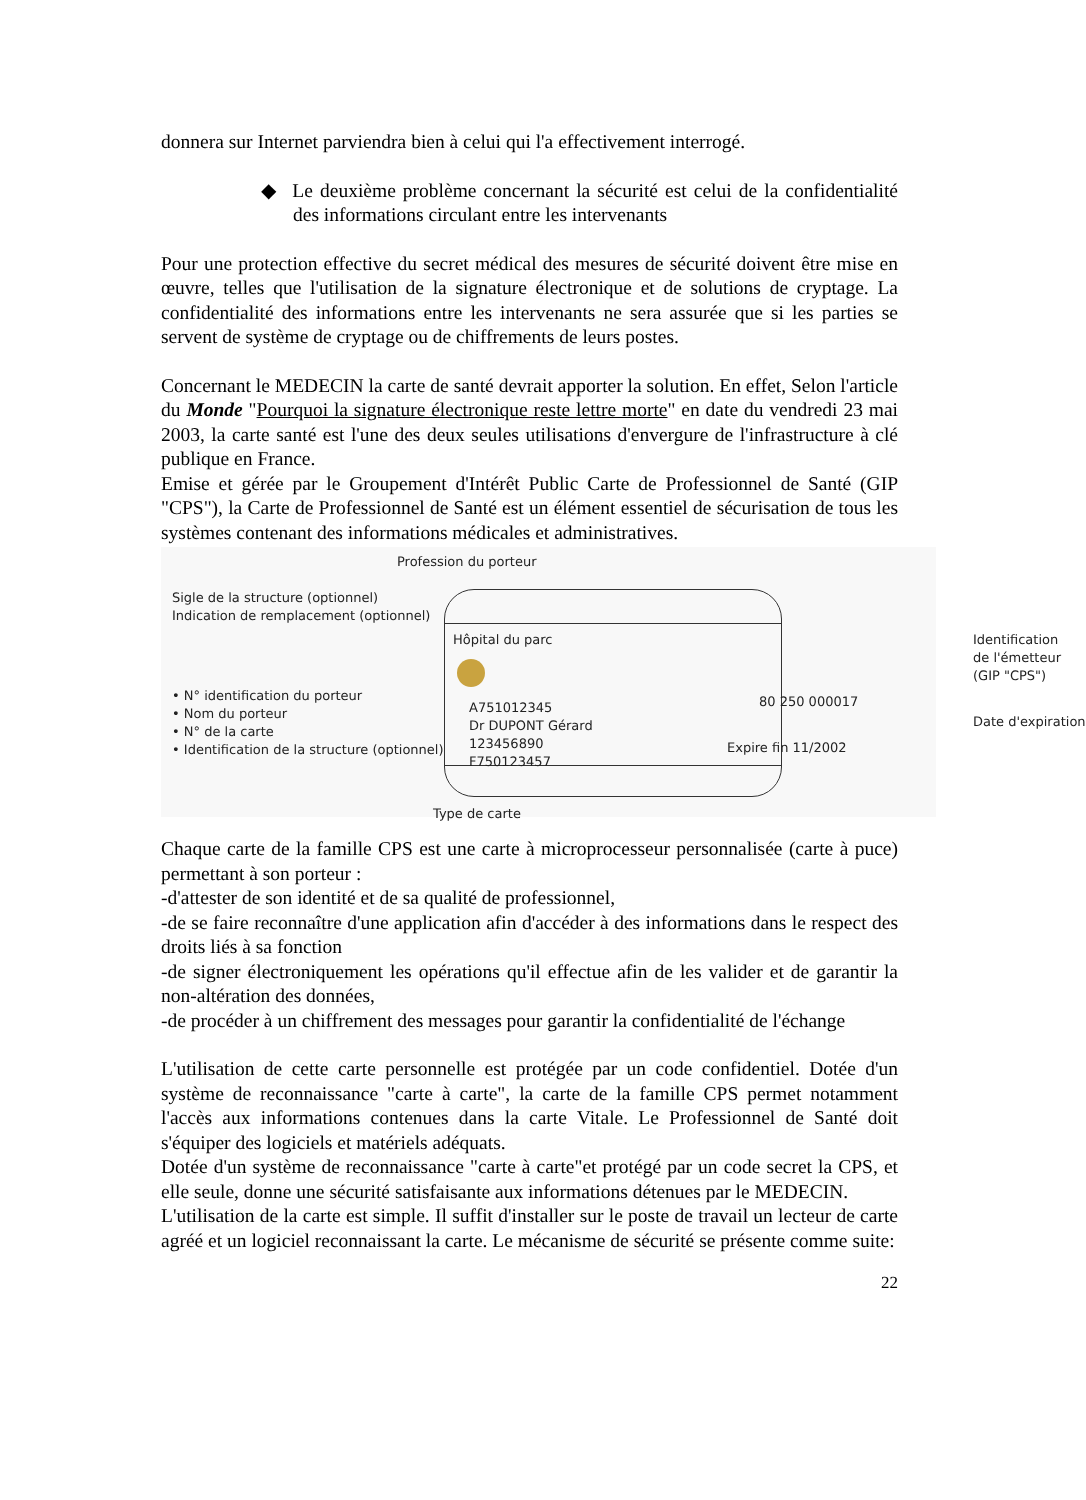donnera sur Internet parviendra bien à celui qui l'a effectivement interrogé.
◆ Le deuxième problème concernant la sécurité est celui de la confidentialité des informations circulant entre les intervenants
Pour une protection effective du secret médical des mesures de sécurité doivent être mise en œuvre, telles que l'utilisation de la signature électronique et de solutions de cryptage. La confidentialité des informations entre les intervenants ne sera assurée que si les parties se servent de système de cryptage ou de chiffrements de leurs postes.
Concernant le MEDECIN la carte de santé devrait apporter la solution. En effet, Selon l'article du Monde "Pourquoi la signature électronique reste lettre morte" en date du vendredi 23 mai 2003, la carte santé est l'une des deux seules utilisations d'envergure de l'infrastructure à clé publique en France.
Emise et gérée par le Groupement d'Intérêt Public Carte de Professionnel de Santé (GIP "CPS"), la Carte de Professionnel de Santé est un élément essentiel de sécurisation de tous les systèmes contenant des informations médicales et administratives.
Profession du porteur
Sigle de la structure (optionnel)
Indication de remplacement (optionnel)
Hôpital du parc
Identification
de l'émetteur
(GIP "CPS")
• N° identification du porteur
• Nom du porteur
• N° de la carte
• Identification de la structure (optionnel)
80 250 000017
A751012345
Dr DUPONT Gérard
123456890
F750123457
Date d'expiration
Expire fin 11/2002
Type de carte
Chaque carte de la famille CPS est une carte à microprocesseur personnalisée (carte à puce) permettant à son porteur :
-d'attester de son identité et de sa qualité de professionnel,
-de se faire reconnaître d'une application afin d'accéder à des informations dans le respect des droits liés à sa fonction
-de signer électroniquement les opérations qu'il effectue afin de les valider et de garantir la non-altération des données,
-de procéder à un chiffrement des messages pour garantir la confidentialité de l'échange
L'utilisation de cette carte personnelle est protégée par un code confidentiel. Dotée d'un système de reconnaissance "carte à carte", la carte de la famille CPS permet notamment l'accès aux informations contenues dans la carte Vitale. Le Professionnel de Santé doit s'équiper des logiciels et matériels adéquats.
Dotée d'un système de reconnaissance "carte à carte"et protégé par un code secret la CPS, et elle seule, donne une sécurité satisfaisante aux informations détenues par le MEDECIN.
L'utilisation de la carte est simple. Il suffit d'installer sur le poste de travail un lecteur de carte agréé et un logiciel reconnaissant la carte. Le mécanisme de sécurité se présente comme suite:
22